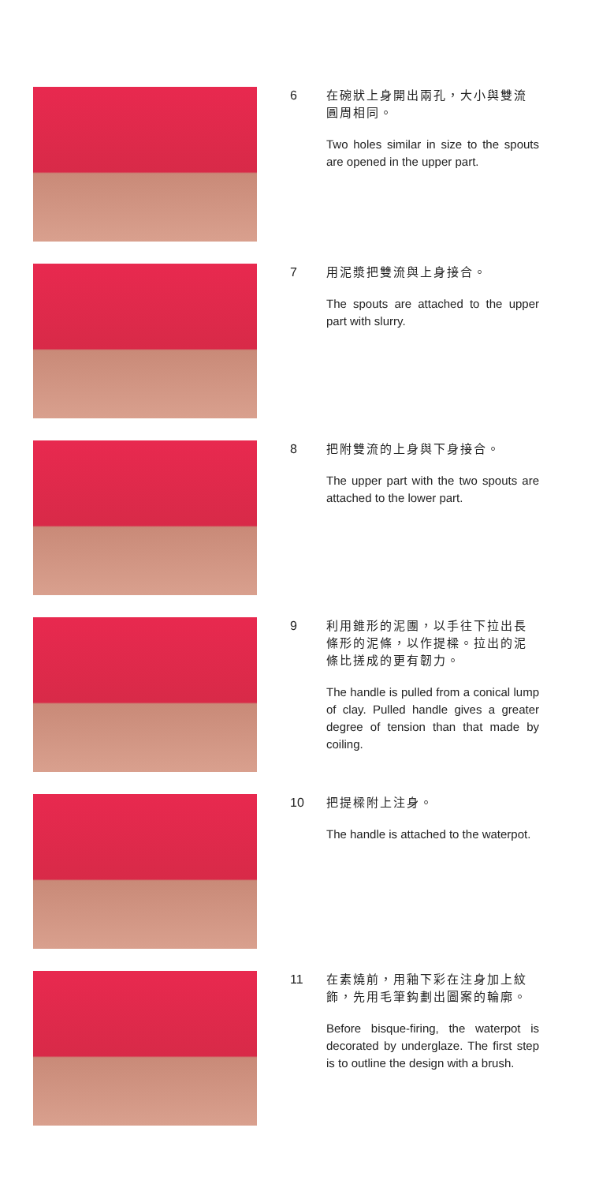6
在碗狀上身開出兩孔，大小與雙流圓周相同。
Two holes similar in size to the spouts are opened in the upper part.
7
用泥漿把雙流與上身接合。
The spouts are attached to the upper part with slurry.
8
把附雙流的上身與下身接合。
The upper part with the two spouts are attached to the lower part.
9
利用錐形的泥團，以手往下拉出長條形的泥條，以作提樑。拉出的泥條比搓成的更有韌力。
The handle is pulled from a conical lump of clay. Pulled handle gives a greater degree of tension than that made by coiling.
10
把提樑附上注身。
The handle is attached to the waterpot.
11
在素燒前，用釉下彩在注身加上紋飾，先用毛筆鈎劃出圖案的輪廓。
Before bisque-firing, the waterpot is decorated by underglaze. The first step is to outline the design with a brush.